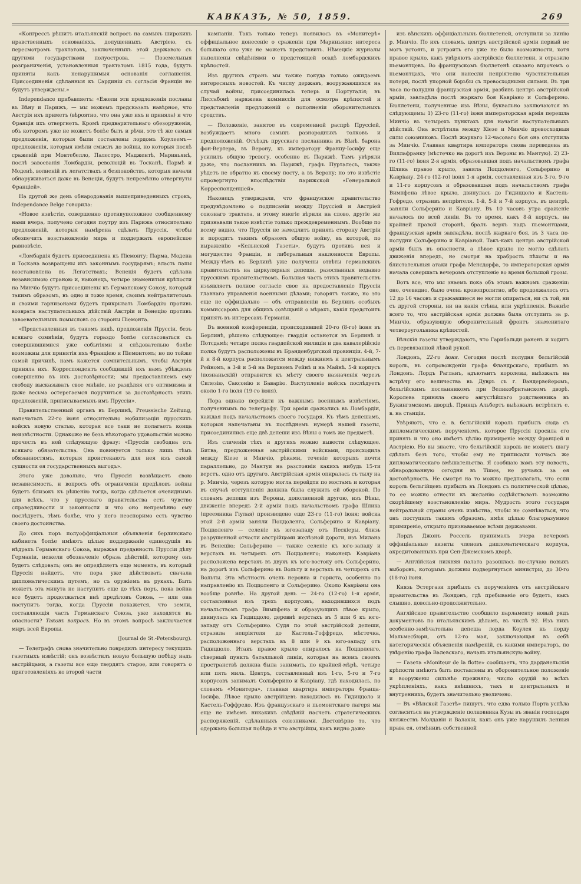КАВКАЗЪ, № 50, 1859. 269
«Конгрессъ рѣшитъ итальянскій вопросъ на самыхъ широкихъ нравственныхъ основаніяхъ, допущенныхъ Австріею, съ пересмотромъ трактатовъ, заключенныхъ этой державою съ другими государствами полуострова. — Поземельныя разграниченія, установленныя трактатомъ 1815 года, будутъ приняты какъ ненарушимыя основанія соглашенія. Присоединенія сдѣланныя къ Сардиніи съ согласія Франціи не будутъ утверждены.»
Independance прибавляетъ: «Ежели эти предложенія посланы въ Вѣну и Парижъ, — мы можемъ предсказать навѣрное, что Австрія ихъ приметъ (вѣроятно, что она уже ихъ и приняла) и что Франція ихъ отвергнетъ. Кромѣ предварительнаго обезоруженія, объ которомъ уже не можетъ болѣе быть и рѣчи, это тѣ же самыя предложенія, которыя были составлены лордомъ Коулеемъ—предложенія, которыя имѣли смыслъ до войны, но которыя послѣ сраженій при Монтебелло, Палестро, Маджентѣ, Мариньянѣ, послѣ завоеванія Ломбардіи, революцій въ Тосканѣ, Пармѣ и Моденѣ, волненій въ легатствахъ и безпокойствъ, которыя начали обнаруживаться даже въ Венеціи, будутъ непремѣнно отвергнуты Франціей».
На другой же день обнародованія вышеприведенныхъ строкъ, Independance Belge говорила:
«Новое извѣстіе, совершенно противуположное сообщенному нами вчера, получено сегодня поутру изъ Парижа относительно предложеній, которыя намѣрена сдѣлать Пруссія, чтобы обезпечить возстановленіе мира и поддержать европейское равновѣсіе.
«Ломбардія будетъ присоединена къ Піемонту; Парма, Модена и Тоскана возвращены ихъ законнымъ государямъ; власть папы возстановлена въ Легатствахъ; Венеція будетъ сдѣлана независимою страною и, наконецъ, четыре знаменитыя крѣпости на Минчіо будутъ присоединены къ Германскому Союзу, который такимъ образомъ, въ одно и тоже время, своимъ нейтралитетомъ и своими гарнизонами будетъ прикрывать Ломбардію противъ возврата наступательныхъ дѣйствій Австріи и Венецію противъ завоевательныхъ помысловъ со стороны Піемонта.
«Представленныя въ такомъ видѣ, предложенія Пруссіи, безъ всякаго сомнѣнія, будутъ гораздо болѣе согласоваться съ совершившимися уже событіями и слѣдовательно болѣе возможны для принятія ихъ Франціею и Піемонтомъ; но по тойже самой причинѣ, намъ кажется сомнительнымъ, чтобы Австрія приняла ихъ. Корреспондентъ сообщившій ихъ намъ убѣжденъ совершенно въ ихъ достовѣрности; мы предоставляемъ ему свободу высказывать свое мнѣніе, не раздѣляя его оптимизма и даже весьма остерегаемся поручиться за достовѣрность этихъ предложеній, приписываемыхъ имъ Пруссіи».
Правительственный органъ въ Берлинѣ, Preussische Zeitung, напечаталъ 22-го іюня относительно мобилизаціи прусскихъ войскъ новую статью, которая все таки не полагаетъ конца неизвѣстности. Однакоже не безъ нѣкотораго удовольствія можно прочесть въ ней слѣдующую фразу: «Пруссія свободна отъ всякаго обязательства. Она повинуется только лишь тѣмъ обязанностямъ, которыя проистекаютъ для нея изъ самой сущности ея государственныхъ выгодъ».
Этого уже довольно, что Пруссія возвѣщаетъ свою независимость, и вопросъ объ ограниченіи предѣловъ войны будетъ близокъ къ рѣшенію тогда, когда сдѣлается очевиднымъ для всѣхъ, что у прусскаго правительства есть чувство справедливости и законности и что оно непремѣнно ему послѣдуетъ, тѣмъ болѣе, что у него неоспоримо есть чувство своего достоинства.
До сихъ поръ полуоффиціальныя объявленія берлинскаго кабинета болѣе имѣютъ цѣлью поддержаніе единодушія въ нѣдрахъ Германскаго Союза, выражая преданность Пруссіи дѣлу Германіи, нежели обозначеніе образа дѣйствій, которому онъ будетъ слѣдовать; онъ не опредѣляетъ еще момента, въ который Пруссія найдетъ, что пора уже дѣйствовать сначала дипломатическимъ путемъ, но съ оружіемъ въ рукахъ. Быть можетъ эта минута не наступитъ еще до тѣхъ поръ, пока война все будетъ продолжаться внѣ предѣловъ Союза, — или она наступитъ тогда, когда Пруссіи покажется, что земли, составляющія часть Германскаго Союза, уже находятся въ опасности? Таковъ вопросъ. Но въ этомъ вопросѣ заключается миръ всей Европы.
(Journal de St.-Petersbourg).
— Телеграфъ снова значительно повредилъ интересу текущихъ газетныхъ извѣстій; онъ возвѣстилъ новую большую побѣду надъ австрійцами, а газеты все еще твердятъ старое, или говорятъ о приготовленіяхъ ко второй части
кампаніи. Такъ только теперь появилось въ «Монитерѣ» оффиціальное донесеніе о сраженіи при Мариньяно; интереса большаго оно уже не можетъ представить. Нѣмецкіе журналы наполнены свѣдѣніями о предстоящей осадѣ ломбардскихъ крѣпостей.
Изъ другихъ странъ мы также покуда только ожидаемъ интересныхъ новостей. Къ числу державъ, вооружающихся на случай войны, присоединилась теперь и Португалія; въ Лиссабонѣ наряжена коммиссія для осмотра крѣпостей и представленія предложеній о пополненіи оборонительныхъ средствъ.
— Положеніе, занятое въ современной распрѣ Пруссіей, возбуждаетъ много самыхъ разнородныхъ толковъ и предположеній. Отъѣздъ прусскаго посланника въ Вѣнѣ, барона фон-Вертера, въ Верону, къ императору Францу-Іосифу еще усилилъ общую тревогу, особенно въ Парижѣ. Тамъ увѣряли даже, что посланникъ въ Парижѣ, графъ Пурталесъ, также уѣдетъ не обратно къ своему посту, а въ Верону; но это извѣстіе опровергнуто впослѣдствіи парижской «Генеральной Корреспонденціей».
Наконецъ утверждали, что французское правительство предувѣдомлено о подписаніи между Пруссіей и Австріей союзнаго трактата, и этому многіе вѣрили на слово, другіе же признавали такое извѣстіе только преждевременнымъ. Вообще по всему видно, что Пруссія не замедлитъ принять сторону Австріи и породитъ такимъ образомъ общую войну, въ которой, по выраженію «Кельнской Газеты», будутъ противъ нея и могущество Франціи, и либеральныя наклонности Европы. Между-тѣмъ въ Берлинѣ уже получены отвѣты германскихъ правительствъ на циркулярныя депеши, разосланныя недавно прусскимъ правительствомъ. Большая часть этихъ правительствъ изъявляетъ полное согласіе свое на предоставленіе Пруссіи главнаго управленія военными дѣлами; говорятъ также, но это еще не оффиціально — объ отправленіи въ Берлинъ особыхъ коммиссаровъ для общихъ совѣщаній о мѣрахъ, какія предстоитъ принять въ интересахъ Германіи.
Въ военной конференціи, происходившей 20-го (8-го) іюня въ Берлинѣ, рѣшено слѣдующее: гвардія останется въ Берлинѣ и Потсдамѣ; четыре полка гвардейской милиціи и два кавалерійскіе полка будутъ расположены въ Бранденбургской провинціи. 4-й, 7-й и 8-й корпуса расположатся между нижнимъ и центральнымъ Рейномъ, а 3-й и 5-й на Верхнемъ Рейнѣ и на Майнѣ. 5-й корпусъ (познаньскій) отправится къ мѣсту своего назначенія черезъ Силезію, Саксонію и Баварію. Выступленіе войскъ послѣдуетъ около 1-го іюля (19-го іюня).
Пора однако перейдти къ важнымъ военнымъ извѣстіямъ, полученнымъ по телеграфу. Три арміи сражались въ Ломбардіи, каждая подъ начальствомъ своего государя. Къ тѣмъ депешамъ, которыя напечатаны въ послѣднемъ нумерѣ нашей газеты, присоединились еще двѣ депеши изъ Вѣны о томъ же предметѣ.
Изъ сличенія тѣхъ и другихъ можно вывести слѣдующее. Битва, предложенная австрійскими войсками, происходила между Кіезе и Минчіо, рѣками, теченіе которыхъ почти параллельно, до Мантуи на разстояніи какихъ нибудь 15-ти верстъ, одно отъ другаго. Австрійская армія опиралась съ тылу на р. Минчіо, черезъ которую могла перейдти по мостамъ и которая въ случаѣ отступленія должна была служить ей оборокой. По словамъ депеши изъ Вероны, дополненной другою, изъ Вѣны, движеніе впередъ 2-й арміи подъ начальствомъ графа Шлика (преемника Гіулая) произведено еще 23-го (11-го) іюня; войска этой 2-й арміи заняли Поццоленго, Сольферино и Кавріану. Поццоленго — селеніе къ югозападу отъ Пескіеры, близь разрушенной отчасти австрійцами желѣзной дороги, изъ Милана въ Венецію; Сольферино — также селеніе къ юго-западу и верстахъ въ четырехъ отъ Поццоленго; наконецъ Кавріана расположена верстахъ въ двухъ къ юго-востоку отъ Сольферино, на дорогѣ изъ Сольферино въ Вольту и верстахъ въ четырехъ отъ Вольты. Эта мѣстность очень неровна и гориста, особенно по направленію къ Поццоленго и Сольферино. Около Кавріаны она вообще ровнѣе. На другой день — 24-го (12-го) 1-я армія, составленная изъ трехъ корпусовъ, находившихся подъ начальствомъ графа Вимпфена и образующихъ лѣвое крыло, двинулась къ Гидиццоло, деревнѣ верстахъ въ 5 или 6 къ юго-западу отъ Сольферино. Судя по этой австрійской депеши, отразила непріятеля до Кастель-Гоффредо, мѣстечка, расположеннаго верстахъ въ 8 или 9 къ юго-западу отъ Гидиццоло. Итакъ правое крыло опиралось на Поццоленго, сѣверный пунктъ баталльной линіи, которая на всемъ своемъ пространствѣ должна была занимать, по крайней-мѣрѣ, четыре или пять миль. Центръ, составленный изъ 1-го, 5-го и 7-го корпусовъ занималъ Сольферино и Кавріану, гдѣ находилась, по словамъ «Монитера», главная квартира императора Франца-Іосифа. Лѣвое крыло австрійцевъ находилось въ Гидиццоло и Кастель-Гоффредо. Изъ французскаго и пьемонтскаго лагеря мы еще не имѣемъ никакихъ свѣдѣній насчетъ стратегическихъ распоряженій, сдѣланныхъ союзниками. Достовѣрно то, что одержана большая побѣда и что австрійцы, какъ видно даже
изъ вѣнскихъ оффиціальныхъ бюллетеней, отступили за линію р. Минчіо. По ихъ словамъ, центръ австрійской арміи первый не могъ устоять, и устроить его уже не было возможности, хотя правое крыло, какъ увѣряютъ австрійскіе бюллетени, и отразило пьемонтцевъ. Во французскомъ бюллетенѣ сказано впрочемъ о пьемонтцахъ, что они нанесли непріятелю чувствительныя потери, послѣ упорной борьбы съ превосходными силами. Въ три часа по-полудни французская армія, разбивъ центръ австрійской арміи, завладѣла послѣ жаркаго боя Кавріано и Сольферино. Бюллетени, полученные изъ Вѣны, буквально заключаются въ слѣдующемъ: 1) 23-го (11-го) іюня императорская армія перешла Минчіо въ четырехъ пунктахъ для начатія наступательныхъ дѣйствій. Она встрѣтила между Кіезе и Минчіо превосходныя силы союзниковъ. Послѣ жаркаго 12-часоваго боя она отступила за Минчіо. Главная квартира императора снова переведена въ Виллафранку (мѣстечко на дорогѣ изъ Вероны въ Мантую). 2) 23-го (11-го) іюня 2-я армія, образовавшая подъ начальствомъ графа Шлика правое крыло, заняла Поццоленго, Сольферино и Кавріану. 24-го (12-го) іюня 1-я армія, составленная изъ 3-го, 9-го и 11-го корпусовъ и образовавшая подъ начальствомъ графа Вимпфена лѣвое крыло, двинулась до Гидиццоло и Кастель-Гофредо, отразивъ непріятеля. 1-й, 5-й и 7-й корпуса, въ центрѣ, заняли Сольферино и Кавріану. Въ 10 часовъ утра сраженіе началось по всей линіи. Въ то время, какъ 8-й корпусъ, на крайней правой сторонѣ, бралъ верхъ надъ пьемонтцами, французская армія завладѣла, послѣ жаркаго боя, въ 3 часа по-полудни Сольферино и Кавріаной. Такъ-какъ центръ австрійской арміи былъ въ опасности, а лѣвое крыло не могло сдѣлать движенія впередъ, не смотря на храбрость пѣхоты и на блистательныя атаки графа Менсдорфа, то императорская армія начала совершать вечеромъ отступленіе во время большой грозы.
Вотъ все, что мы знаемъ пока объ этомъ важномъ сраженіи: оно, очевидно, было очень кровопролитно, ибо продолжалось отъ 12 до 16 часовъ и сражавшиеся не могли опираться, ни съ той, ни съ другой стороны, ни на какія стѣны, или укрѣпленія. Важнѣе всего то, что австрійская армія должна была отступить за р. Минчіо, образующую оборонительный фронтъ знаменитаго четвероугольника крѣпостей.
Вѣнскія газеты утверждаютъ, что Гарибальди раненъ и ходитъ съ перевязанной лѣвой рукой.
Лондонъ, 22-го іюня. Сегодня послѣ полудня бельгійскій король, въ сопровожденіи графа Фландрскаго, прибылъ въ Лондонъ. Лордъ Рагланъ, адъютантъ королевы, выѣзжалъ на встрѣчу его величества въ Дувръ съ г. Вандервейеромъ, бельгійскимъ посланникомъ при Великобританскомъ дворѣ. Королева приняла своего августѣйшаго родственника въ Букингэмскомъ дворцѣ. Принцъ Альбертъ выѣзжалъ встрѣтить е. в. на станціи.
Увѣряютъ, что е. в. бельгійскій король прибылъ сюда съ дипломатическимъ порученіемъ, которое Пруссія просила его принять и что оно имѣетъ цѣлію примиреніе между Франціей и Австріею. Но вы знаете, что бельгійскій король не можетъ шагу сдѣлать безъ того, чтобы ему не приписали тотчасъ же дипломатическаго вмѣшательства. Я сообщаю вамъ эту новость, обнародованную сегодня въ Times, не ручаясь за ея достовѣрность. Не смотря на то можно предполагать, что если король бельгійцевъ прибылъ въ Лондонъ съ политической цѣлью, то ее можно отнести къ желанію содѣйствовать возможно скорѣйшему возстановленію мира. Мудрость этого государя нейтральной страны очень извѣстна, чтобы не сомнѣваться, что онъ поступилъ такимъ образомъ, имѣя цѣлью благоразумное примиреніе, открыто признаваемое всѣми державами.
Лордъ Джонъ Россель принималъ вчера вечеромъ оффиціальные визиты членовъ дипломатическаго корпуса, акредитованныхъ при Сен-Джемскомъ дворѣ.
— Англійская нижняя палата разошлась по-случаю новыхъ выборовъ, которымъ должны подвергнуться министры, до 30-го (18-го) іюня.
Князь Эстергази прибылъ съ порученіемъ отъ австрійскаго правительства въ Лондонъ, гдѣ пребываніе его будетъ, какъ слышно, довольно-продолжительно.
Англійское правительство сообщило парламенту новый рядъ документовъ по итальянскимъ дѣламъ, въ числѣ 92. Изъ нихъ особенно-замѣчательна депеша лорда Коулея къ лорду Мальмесбюри, отъ 12-го мая, заключающая въ себѣ категорическія объясненія намѣреній, съ какими императоръ, по увѣренію графа Валевскаго, началъ итальянскую войну.
— Газета «Moniteur de la flotte» сообщаетъ, что дарданельскія крѣпости имѣютъ быть поставлены въ оборонительное положеніе и вооружены сильнѣе прежняго; число орудій во всѣхъ укрѣпленіяхъ, какъ внѣшнихъ, такъ и центральныхъ и внутреннихъ, будетъ значительно увеличено.
— Въ «Вѣнской Газетѣ» пишутъ, что едва только Порта успѣла согласиться на утвержденіе полковника Кузы въ званіи господаря княжествъ Молдавіи и Валахіи, какъ онъ уже нарушилъ ленныя права ея, отмѣнивъ собственной